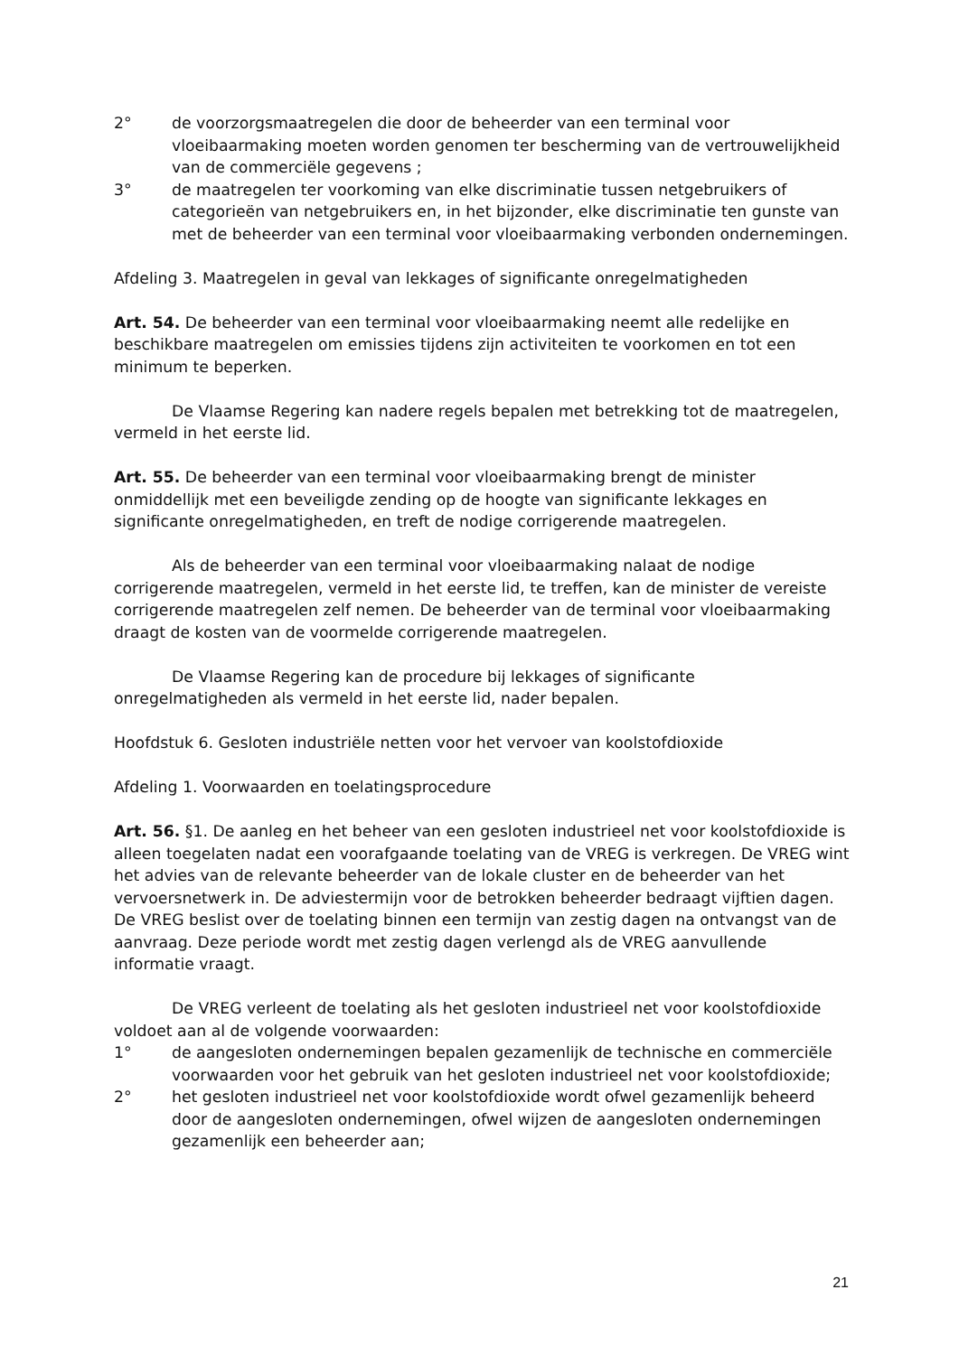2° de voorzorgsmaatregelen die door de beheerder van een terminal voor vloeibaarmaking moeten worden genomen ter bescherming van de vertrouwelijkheid van de commerciële gegevens ;
3° de maatregelen ter voorkoming van elke discriminatie tussen netgebruikers of categorieën van netgebruikers en, in het bijzonder, elke discriminatie ten gunste van met de beheerder van een terminal voor vloeibaarmaking verbonden ondernemingen.
Afdeling 3. Maatregelen in geval van lekkages of significante onregelmatigheden
Art. 54. De beheerder van een terminal voor vloeibaarmaking neemt alle redelijke en beschikbare maatregelen om emissies tijdens zijn activiteiten te voorkomen en tot een minimum te beperken.
De Vlaamse Regering kan nadere regels bepalen met betrekking tot de maatregelen, vermeld in het eerste lid.
Art. 55. De beheerder van een terminal voor vloeibaarmaking brengt de minister onmiddellijk met een beveiligde zending op de hoogte van significante lekkages en significante onregelmatigheden, en treft de nodige corrigerende maatregelen.
Als de beheerder van een terminal voor vloeibaarmaking nalaat de nodige corrigerende maatregelen, vermeld in het eerste lid, te treffen, kan de minister de vereiste corrigerende maatregelen zelf nemen. De beheerder van de terminal voor vloeibaarmaking draagt de kosten van de voormelde corrigerende maatregelen.
De Vlaamse Regering kan de procedure bij lekkages of significante onregelmatigheden als vermeld in het eerste lid, nader bepalen.
Hoofdstuk 6. Gesloten industriële netten voor het vervoer van koolstofdioxide
Afdeling 1. Voorwaarden en toelatingsprocedure
Art. 56. §1. De aanleg en het beheer van een gesloten industrieel net voor koolstofdioxide is alleen toegelaten nadat een voorafgaande toelating van de VREG is verkregen. De VREG wint het advies van de relevante beheerder van de lokale cluster en de beheerder van het vervoersnetwerk in. De adviestermijn voor de betrokken beheerder bedraagt vijftien dagen. De VREG beslist over de toelating binnen een termijn van zestig dagen na ontvangst van de aanvraag. Deze periode wordt met zestig dagen verlengd als de VREG aanvullende informatie vraagt.
De VREG verleent de toelating als het gesloten industrieel net voor koolstofdioxide voldoet aan al de volgende voorwaarden:
1° de aangesloten ondernemingen bepalen gezamenlijk de technische en commerciële voorwaarden voor het gebruik van het gesloten industrieel net voor koolstofdioxide;
2° het gesloten industrieel net voor koolstofdioxide wordt ofwel gezamenlijk beheerd door de aangesloten ondernemingen, ofwel wijzen de aangesloten ondernemingen gezamenlijk een beheerder aan;
21